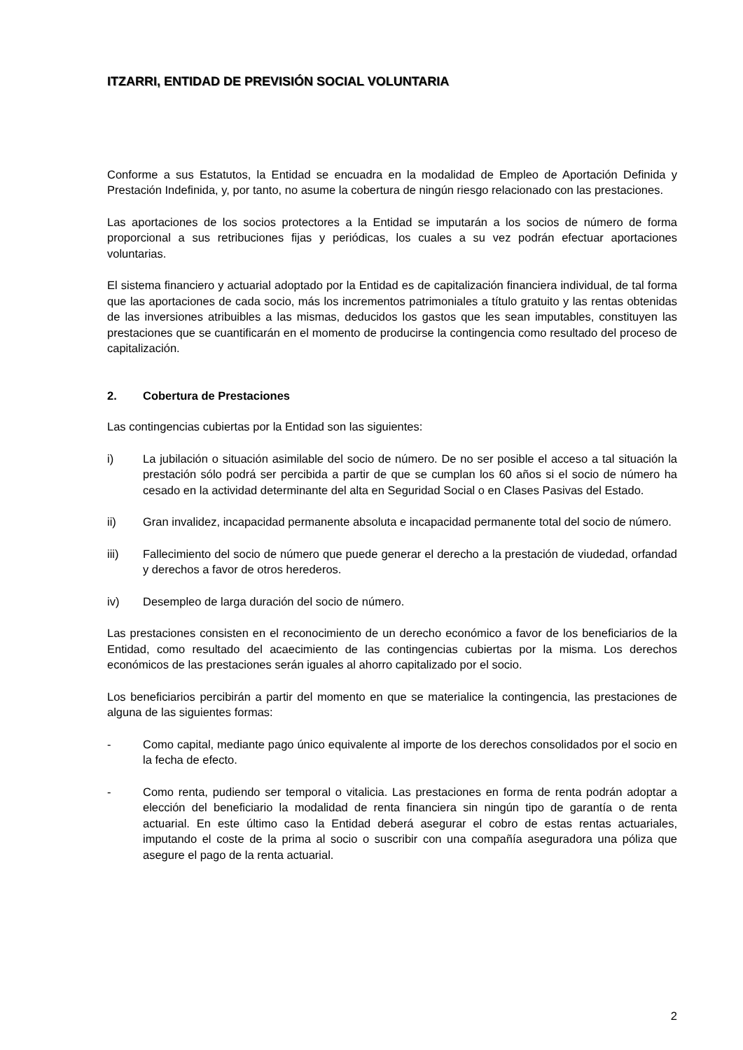ITZARRI, ENTIDAD DE PREVISIÓN SOCIAL VOLUNTARIA
Conforme a sus Estatutos, la Entidad se encuadra en la modalidad de Empleo de Aportación Definida y Prestación Indefinida, y, por tanto, no asume la cobertura de ningún riesgo relacionado con las prestaciones.
Las aportaciones de los socios protectores a la Entidad se imputarán a los socios de número de forma proporcional a sus retribuciones fijas y periódicas, los cuales a su vez podrán efectuar aportaciones voluntarias.
El sistema financiero y actuarial adoptado por la Entidad es de capitalización financiera individual, de tal forma que las aportaciones de cada socio, más los incrementos patrimoniales a título gratuito y las rentas obtenidas de las inversiones atribuibles a las mismas, deducidos los gastos que les sean imputables, constituyen las prestaciones que se cuantificarán en el momento de producirse la contingencia como resultado del proceso de capitalización.
2. Cobertura de Prestaciones
Las contingencias cubiertas por la Entidad son las siguientes:
i) La jubilación o situación asimilable del socio de número. De no ser posible el acceso a tal situación la prestación sólo podrá ser percibida a partir de que se cumplan los 60 años si el socio de número ha cesado en la actividad determinante del alta en Seguridad Social o en Clases Pasivas del Estado.
ii) Gran invalidez, incapacidad permanente absoluta e incapacidad permanente total del socio de número.
iii) Fallecimiento del socio de número que puede generar el derecho a la prestación de viudedad, orfandad y derechos a favor de otros herederos.
iv) Desempleo de larga duración del socio de número.
Las prestaciones consisten en el reconocimiento de un derecho económico a favor de los beneficiarios de la Entidad, como resultado del acaecimiento de las contingencias cubiertas por la misma. Los derechos económicos de las prestaciones serán iguales al ahorro capitalizado por el socio.
Los beneficiarios percibirán a partir del momento en que se materialice la contingencia, las prestaciones de alguna de las siguientes formas:
- Como capital, mediante pago único equivalente al importe de los derechos consolidados por el socio en la fecha de efecto.
- Como renta, pudiendo ser temporal o vitalicia. Las prestaciones en forma de renta podrán adoptar a elección del beneficiario la modalidad de renta financiera sin ningún tipo de garantía o de renta actuarial. En este último caso la Entidad deberá asegurar el cobro de estas rentas actuariales, imputando el coste de la prima al socio o suscribir con una compañía aseguradora una póliza que asegure el pago de la renta actuarial.
2